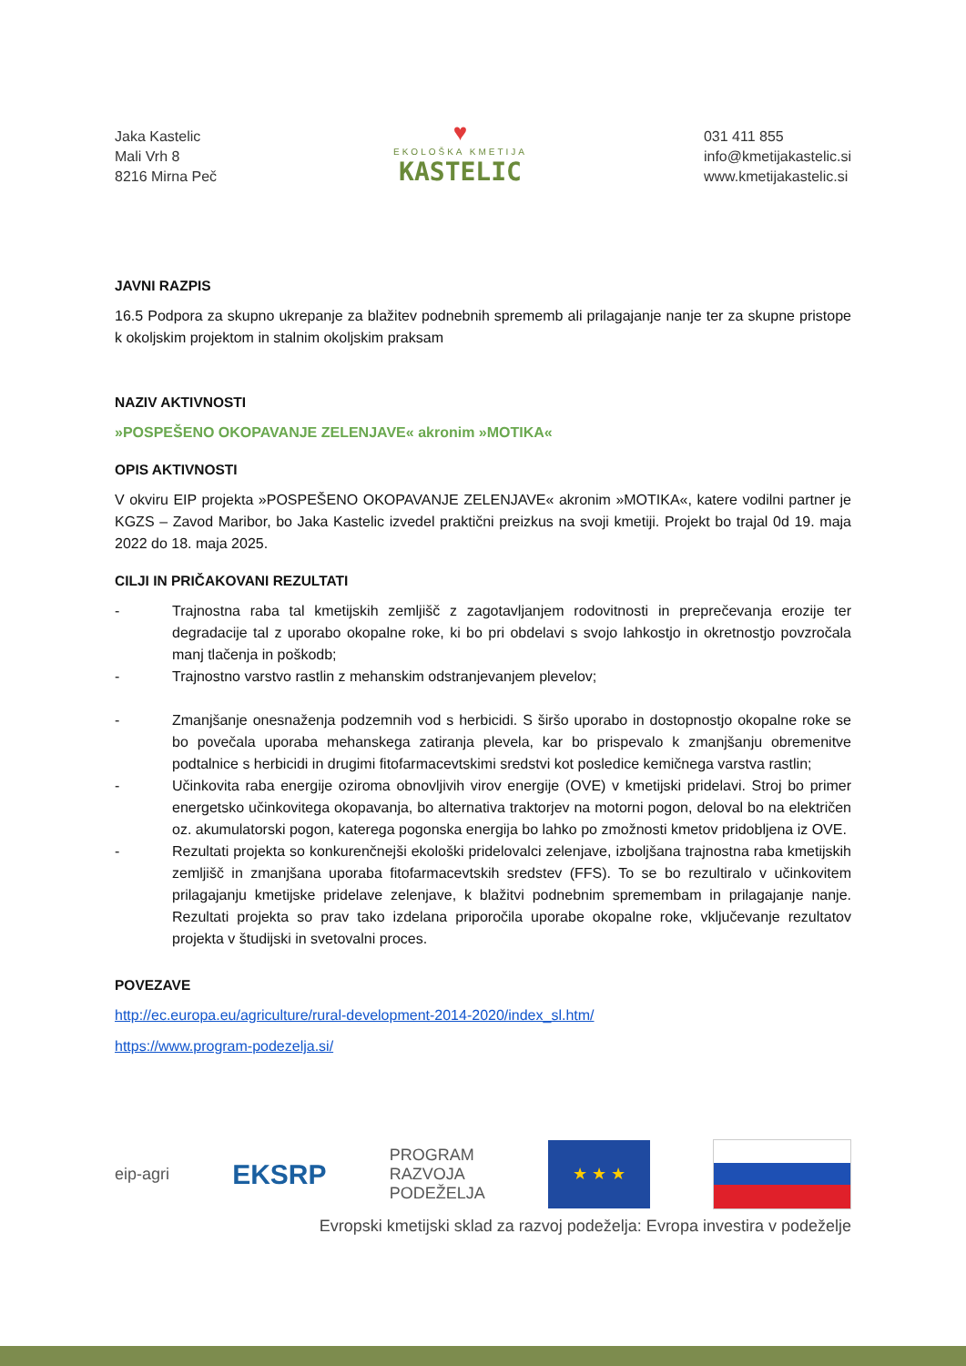Jaka Kastelic
Mali Vrh 8
8216 Mirna Peč
♥
EKOLOŠKA KMETIJA
KASTELIC
031 411 855
info@kmetijakastelic.si
www.kmetijakastelic.si
JAVNI RAZPIS
16.5 Podpora za skupno ukrepanje za blažitev podnebnih sprememb ali prilagajanje nanje ter za skupne pristope k okoljskim projektom in stalnim okoljskim praksam
NAZIV AKTIVNOSTI
»POSPEŠENO OKOPAVANJE ZELENJAVE« akronim »MOTIKA«
OPIS AKTIVNOSTI
V okviru EIP projekta »POSPEŠENO OKOPAVANJE ZELENJAVE« akronim »MOTIKA«, katere vodilni partner je KGZS – Zavod Maribor, bo Jaka Kastelic izvedel praktični preizkus na svoji kmetiji. Projekt bo trajal 0d 19. maja 2022 do 18. maja 2025.
CILJI IN PRIČAKOVANI REZULTATI
- Trajnostna raba tal kmetijskih zemljišč z zagotavljanjem rodovitnosti in preprečevanja erozije ter degradacije tal z uporabo okopalne roke, ki bo pri obdelavi s svojo lahkostjo in okretnostjo povzročala manj tlačenja in poškodb;
- Trajnostno varstvo rastlin z mehanskim odstranjevanjem plevelov;
- Zmanjšanje onesnaženja podzemnih vod s herbicidi. S širšo uporabo in dostopnostjo okopalne roke se bo povečala uporaba mehanskega zatiranja plevela, kar bo prispevalo k zmanjšanju obremenitve podtalnice s herbicidi in drugimi fitofarmacevtskimi sredstvi kot posledice kemičnega varstva rastlin;
- Učinkovita raba energije oziroma obnovljivih virov energije (OVE) v kmetijski pridelavi. Stroj bo primer energetsko učinkovitega okopavanja, bo alternativa traktorjev na motorni pogon, deloval bo na električen oz. akumulatorski pogon, katerega pogonska energija bo lahko po zmožnosti kmetov pridobljena iz OVE.
- Rezultati projekta so konkurenčnejši ekološki pridelovalci zelenjave, izboljšana trajnostna raba kmetijskih zemljišč in zmanjšana uporaba fitofarmacevtskih sredstev (FFS). To se bo rezultiralo v učinkovitem prilagajanju kmetijske pridelave zelenjave, k blažitvi podnebnim spremembam in prilagajanje nanje. Rezultati projekta so prav tako izdelana priporočila uporabe okopalne roke, vključevanje rezultatov projekta v študijski in svetovalni proces.
POVEZAVE
http://ec.europa.eu/agriculture/rural-development-2014-2020/index_sl.htm/
https://www.program-podezelja.si/
eip-agri
EKSRP
PROGRAM
RAZVOJA
PODEŽELJA
★ ★ ★
Evropski kmetijski sklad za razvoj podeželja: Evropa investira v podeželje